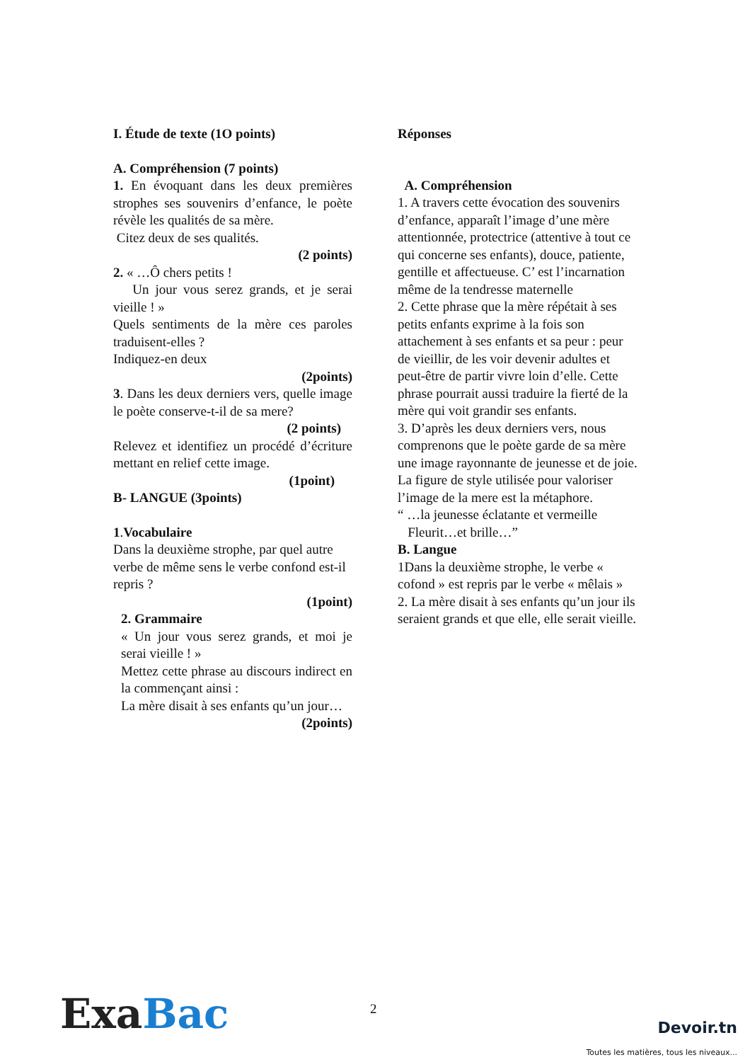I. Étude de texte (1O points)
A. Compréhension (7 points)
1. En évoquant dans les deux premières strophes ses souvenirs d’enfance, le poète révèle les qualités de sa mère.
Citez deux de ses qualités.
(2 points)
2. « …Ô chers petits !
Un jour vous serez grands, et je serai vieille ! »
Quels sentiments de la mère ces paroles traduisent-elles ?
Indiquez-en deux
(2points)
3. Dans les deux derniers vers, quelle image le poète conserve-t-il de sa mere?
(2 points)
Relevez et identifiez un procédé d’écriture mettant en relief cette image.
(1point)
B- LANGUE (3points)
1.Vocabulaire
Dans la deuxième strophe, par quel autre verbe de même sens le verbe confond est-il repris ?
(1point)
2. Grammaire
« Un jour vous serez grands, et moi je serai vieille ! »
Mettez cette phrase au discours indirect en la commençant ainsi :
La mère disait à ses enfants qu’un jour…
(2points)
Réponses
A. Compréhension
1. A travers cette évocation des souvenirs d’enfance, apparaît l’image d’une mère attentionnée, protectrice (attentive à tout ce qui concerne ses enfants), douce, patiente, gentille et affectueuse. C’ est l’incarnation même de la tendresse maternelle
2. Cette phrase que la mère répétait à ses petits enfants exprime à la fois son attachement à ses enfants et sa peur : peur de vieillir, de les voir devenir adultes et peut-être de partir vivre loin d’elle. Cette phrase pourrait aussi traduire la fierté de la mère qui voit grandir ses enfants.
3. D’après les deux derniers vers, nous comprenons que le poète garde de sa mère une image rayonnante de jeunesse et de joie.
La figure de style utilisée pour valoriser l’image de la mere est la métaphore.
“ …la jeunesse éclatante et vermeille
Fleurit…et brille…”
B. Langue
1Dans la deuxième strophe, le verbe « cofond » est repris par le verbe « mêlais »
2. La mère disait à ses enfants qu’un jour ils seraient grands et que elle, elle serait vieille.
2
Exa Bac Devoir.tn
Toutes les matières, tous les niveaux...